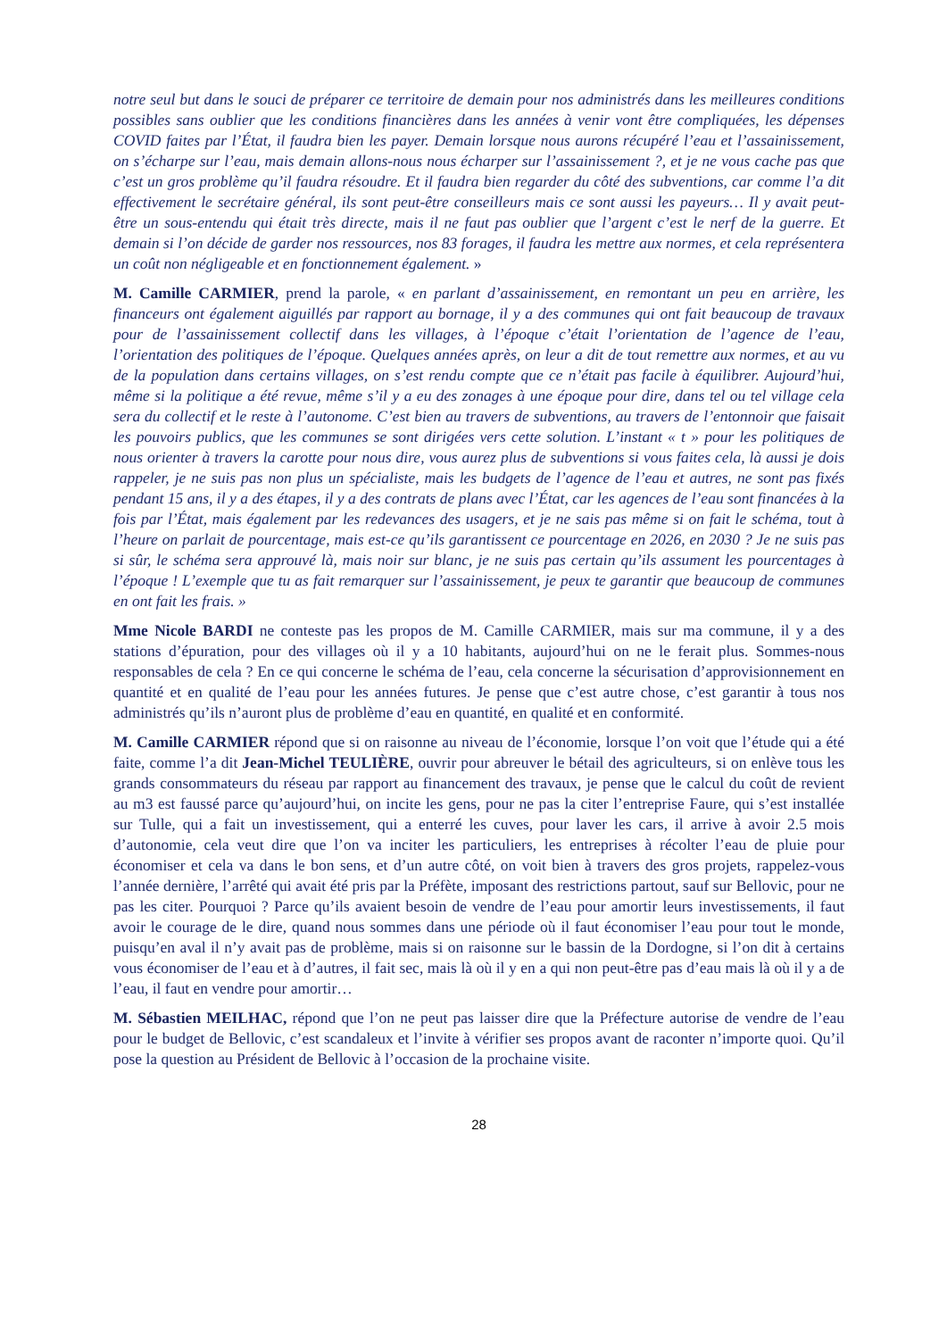notre seul but dans le souci de préparer ce territoire de demain pour nos administrés dans les meilleures conditions possibles sans oublier que les conditions financières dans les années à venir vont être compliquées, les dépenses COVID faites par l’État, il faudra bien les payer. Demain lorsque nous aurons récupéré l’eau et l’assainissement, on s’écharpe sur l’eau, mais demain allons-nous nous écharper sur l’assainissement ?, et je ne vous cache pas que c’est un gros problème qu’il faudra résoudre. Et il faudra bien regarder du côté des subventions, car comme l’a dit effectivement le secrétaire général, ils sont peut-être conseilleurs mais ce sont aussi les payeurs… Il y avait peut-être un sous-entendu qui était très directe, mais il ne faut pas oublier que l’argent c’est le nerf de la guerre. Et demain si l’on décide de garder nos ressources, nos 83 forages, il faudra les mettre aux normes, et cela représentera un coût non négligeable et en fonctionnement également. »
M. Camille CARMIER, prend la parole, « en parlant d’assainissement, en remontant un peu en arrière, les financeurs ont également aiguillés par rapport au bornage, il y a des communes qui ont fait beaucoup de travaux pour de l’assainissement collectif dans les villages, à l’époque c’était l’orientation de l’agence de l’eau, l’orientation des politiques de l’époque. Quelques années après, on leur a dit de tout remettre aux normes, et au vu de la population dans certains villages, on s’est rendu compte que ce n’était pas facile à équilibrer. Aujourd’hui, même si la politique a été revue, même s’il y a eu des zonages à une époque pour dire, dans tel ou tel village cela sera du collectif et le reste à l’autonome. C’est bien au travers de subventions, au travers de l’entonnoir que faisait les pouvoirs publics, que les communes se sont dirigées vers cette solution. L’instant « t » pour les politiques de nous orienter à travers la carotte pour nous dire, vous aurez plus de subventions si vous faites cela, là aussi je dois rappeler, je ne suis pas non plus un spécialiste, mais les budgets de l’agence de l’eau et autres, ne sont pas fixés pendant 15 ans, il y a des étapes, il y a des contrats de plans avec l’État, car les agences de l’eau sont financées à la fois par l’État, mais également par les redevances des usagers, et je ne sais pas même si on fait le schéma, tout à l’heure on parlait de pourcentage, mais est-ce qu’ils garantissent ce pourcentage en 2026, en 2030 ? Je ne suis pas si sûr, le schéma sera approuvé là, mais noir sur blanc, je ne suis pas certain qu’ils assument les pourcentages à l’époque ! L’exemple que tu as fait remarquer sur l’assainissement, je peux te garantir que beaucoup de communes en ont fait les frais. »
Mme Nicole BARDI ne conteste pas les propos de M. Camille CARMIER, mais sur ma commune, il y a des stations d’épuration, pour des villages où il y a 10 habitants, aujourd’hui on ne le ferait plus. Sommes-nous responsables de cela ? En ce qui concerne le schéma de l’eau, cela concerne la sécurisation d’approvisionnement en quantité et en qualité de l’eau pour les années futures. Je pense que c’est autre chose, c’est garantir à tous nos administrés qu’ils n’auront plus de problème d’eau en quantité, en qualité et en conformité.
M. Camille CARMIER répond que si on raisonne au niveau de l’économie, lorsque l’on voit que l’étude qui a été faite, comme l’a dit Jean-Michel TEULIÈRE, ouvrir pour abreuver le bétail des agriculteurs, si on enlève tous les grands consommateurs du réseau par rapport au financement des travaux, je pense que le calcul du coût de revient au m3 est faussé parce qu’aujourd’hui, on incite les gens, pour ne pas la citer l’entreprise Faure, qui s’est installée sur Tulle, qui a fait un investissement, qui a enterré les cuves, pour laver les cars, il arrive à avoir 2.5 mois d’autonomie, cela veut dire que l’on va inciter les particuliers, les entreprises à récolter l’eau de pluie pour économiser et cela va dans le bon sens, et d’un autre côté, on voit bien à travers des gros projets, rappelez-vous l’année dernière, l’arrêté qui avait été pris par la Préfète, imposant des restrictions partout, sauf sur Bellovic, pour ne pas les citer. Pourquoi ? Parce qu’ils avaient besoin de vendre de l’eau pour amortir leurs investissements, il faut avoir le courage de le dire, quand nous sommes dans une période où il faut économiser l’eau pour tout le monde, puisqu’en aval il n’y avait pas de problème, mais si on raisonne sur le bassin de la Dordogne, si l’on dit à certains vous économiser de l’eau et à d’autres, il fait sec, mais là où il y en a qui non peut-être pas d’eau mais là où il y a de l’eau, il faut en vendre pour amortir…
M. Sébastien MEILHAC, répond que l’on ne peut pas laisser dire que la Préfecture autorise de vendre de l’eau pour le budget de Bellovic, c’est scandaleux et l’invite à vérifier ses propos avant de raconter n’importe quoi. Qu’il pose la question au Président de Bellovic à l’occasion de la prochaine visite.
28